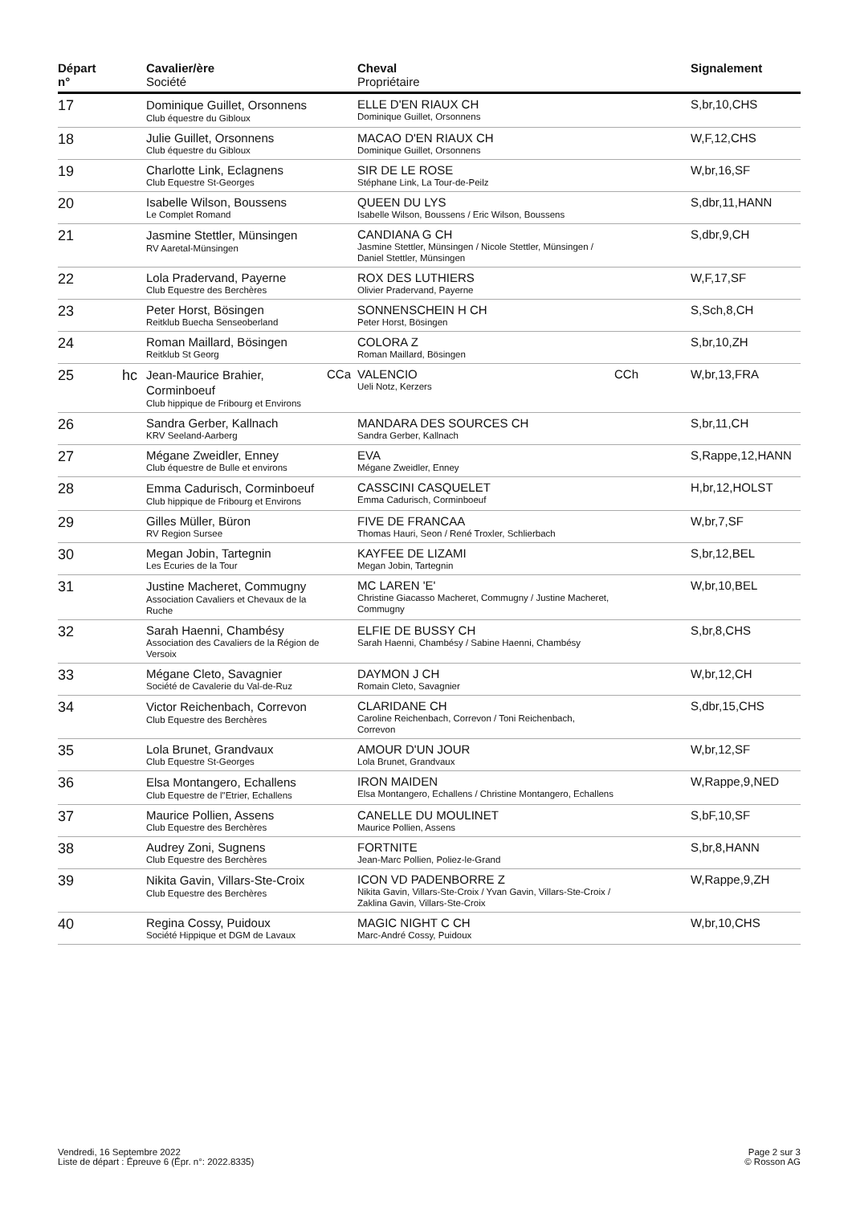| Départ n° | | Cavalier/ère Société | | Cheval Propriétaire | | Signalement |
| --- | --- | --- | --- | --- | --- | --- |
| 17 | | Dominique Guillet, Orsonnens Club équestre du Gibloux | | ELLE D'EN RIAUX CH Dominique Guillet, Orsonnens | | S,br,10,CHS |
| 18 | | Julie Guillet, Orsonnens Club équestre du Gibloux | | MACAO D'EN RIAUX CH Dominique Guillet, Orsonnens | | W,F,12,CHS |
| 19 | | Charlotte Link, Eclagnens Club Equestre St-Georges | | SIR DE LE ROSE Stéphane Link, La Tour-de-Peilz | | W,br,16,SF |
| 20 | | Isabelle Wilson, Boussens Le Complet Romand | | QUEEN DU LYS Isabelle Wilson, Boussens / Eric Wilson, Boussens | | S,dbr,11,HANN |
| 21 | | Jasmine Stettler, Münsingen RV Aaretal-Münsingen | | CANDIANA G CH Jasmine Stettler, Münsingen / Nicole Stettler, Münsingen / Daniel Stettler, Münsingen | | S,dbr,9,CH |
| 22 | | Lola Pradervand, Payerne Club Equestre des Berchères | | ROX DES LUTHIERS Olivier Pradervand, Payerne | | W,F,17,SF |
| 23 | | Peter Horst, Bösingen Reitklub Buecha Senseoberland | | SONNENSCHEIN H CH Peter Horst, Bösingen | | S,Sch,8,CH |
| 24 | | Roman Maillard, Bösingen Reitklub St Georg | | COLORA Z Roman Maillard, Bösingen | | S,br,10,ZH |
| 25 | hc | Jean-Maurice Brahier, Corminboeuf Club hippique de Fribourg et Environs | CCa | VALENCIO Ueli Notz, Kerzers | CCh | W,br,13,FRA |
| 26 | | Sandra Gerber, Kallnach KRV Seeland-Aarberg | | MANDARA DES SOURCES CH Sandra Gerber, Kallnach | | S,br,11,CH |
| 27 | | Mégane Zweidler, Enney Club équestre de Bulle et environs | | EVA Mégane Zweidler, Enney | | S,Rappe,12,HANN |
| 28 | | Emma Cadurisch, Corminboeuf Club hippique de Fribourg et Environs | | CASSCINI CASQUELET Emma Cadurisch, Corminboeuf | | H,br,12,HOLST |
| 29 | | Gilles Müller, Büron RV Region Sursee | | FIVE DE FRANCAA Thomas Hauri, Seon / René Troxler, Schlierbach | | W,br,7,SF |
| 30 | | Megan Jobin, Tartegnin Les Ecuries de la Tour | | KAYFEE DE LIZAMI Megan Jobin, Tartegnin | | S,br,12,BEL |
| 31 | | Justine Macheret, Commugny Association Cavaliers et Chevaux de la Ruche | | MC LAREN 'E' Christine Giacasso Macheret, Commugny / Justine Macheret, Commugny | | W,br,10,BEL |
| 32 | | Sarah Haenni, Chambésy Association des Cavaliers de la Région de Versoix | | ELFIE DE BUSSY CH Sarah Haenni, Chambésy / Sabine Haenni, Chambésy | | S,br,8,CHS |
| 33 | | Mégane Cleto, Savagnier Société de Cavalerie du Val-de-Ruz | | DAYMON J CH Romain Cleto, Savagnier | | W,br,12,CH |
| 34 | | Victor Reichenbach, Correvon Club Equestre des Berchères | | CLARIDANE CH Caroline Reichenbach, Correvon / Toni Reichenbach, Correvon | | S,dbr,15,CHS |
| 35 | | Lola Brunet, Grandvaux Club Equestre St-Georges | | AMOUR D'UN JOUR Lola Brunet, Grandvaux | | W,br,12,SF |
| 36 | | Elsa Montangero, Echallens Club Equestre de l"Etrier, Echallens | | IRON MAIDEN Elsa Montangero, Echallens / Christine Montangero, Echallens | | W,Rappe,9,NED |
| 37 | | Maurice Pollien, Assens Club Equestre des Berchères | | CANELLE DU MOULINET Maurice Pollien, Assens | | S,bF,10,SF |
| 38 | | Audrey Zoni, Sugnens Club Equestre des Berchères | | FORTNITE Jean-Marc Pollien, Poliez-le-Grand | | S,br,8,HANN |
| 39 | | Nikita Gavin, Villars-Ste-Croix Club Equestre des Berchères | | ICON VD PADENBORRE Z Nikita Gavin, Villars-Ste-Croix / Yvan Gavin, Villars-Ste-Croix / Zaklina Gavin, Villars-Ste-Croix | | W,Rappe,9,ZH |
| 40 | | Regina Cossy, Puidoux Société Hippique et DGM de Lavaux | | MAGIC NIGHT C CH Marc-André Cossy, Puidoux | | W,br,10,CHS |
Vendredi, 16 Septembre 2022
Liste de départ : Épreuve 6 (Épr. n°: 2022.8335)
Page 2 sur 3
© Rosson AG